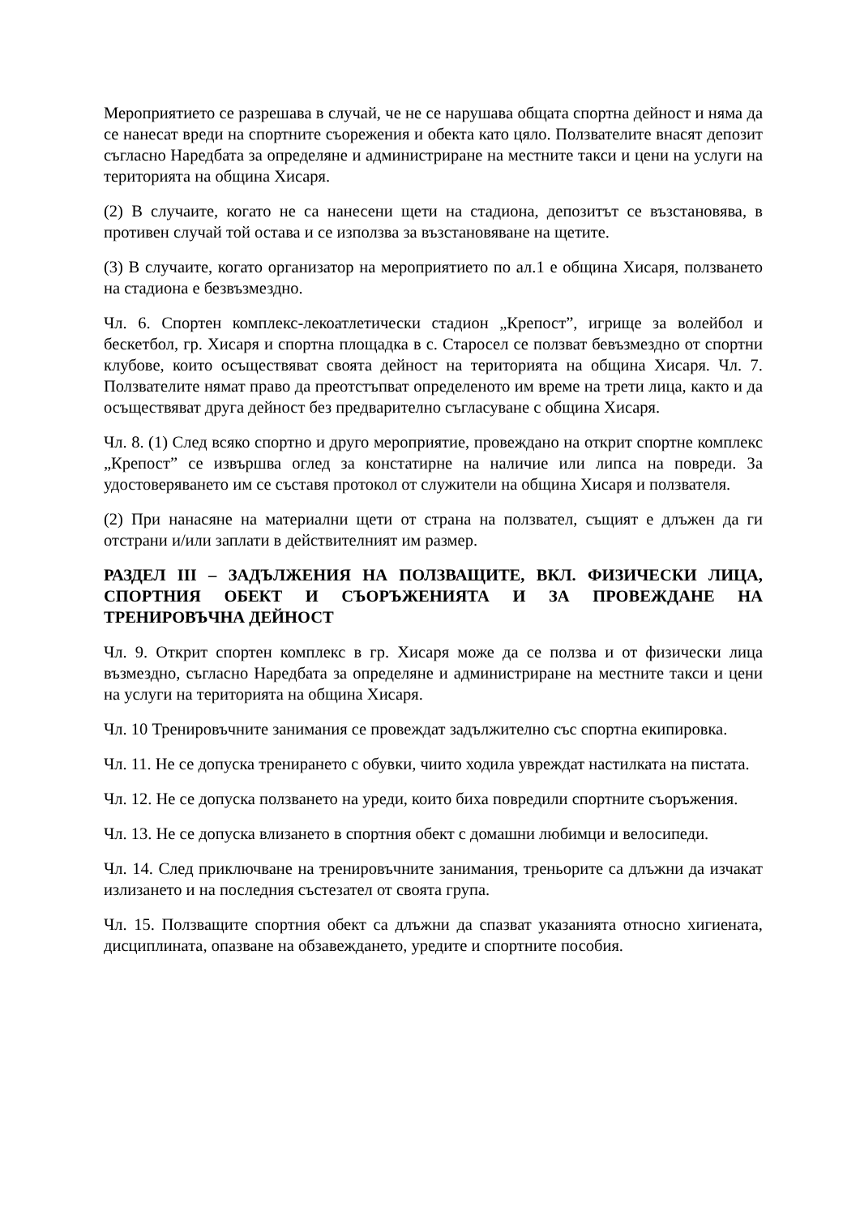Мероприятието се разрешава в случай, че не се нарушава общата спортна дейност и няма да се нанесат вреди на спортните съорежения и обекта като цяло. Ползвателите внасят депозит съгласно Наредбата за определяне и администриране на местните такси и цени на услуги на територията на община Хисаря.
(2) В случаите, когато не са нанесени щети на стадиона, депозитът се възстановява, в противен случай той остава и се използва за възстановяване на щетите.
(3) В случаите, когато организатор на мероприятието по ал.1 е община Хисаря, ползването на стадиона е безвъзмездно.
Чл. 6. Спортен комплекс-лекоатлетически стадион „Крепост”, игрище за волейбол и бескетбол, гр. Хисаря и спортна площадка в с. Старосел се ползват бевъзмездно от спортни клубове, които осъществяват своята дейност на територията на община Хисаря. Чл. 7. Ползвателите нямат право да преотстъпват определеното им време на трети лица, както и да осъществяват друга дейност без предварително съгласуване с община Хисаря.
Чл. 8. (1) След всяко спортно и друго мероприятие, провеждано на открит спортне комплекс „Крепост” се извършва оглед за констатирне на наличие или липса на повреди. За удостоверяването им се съставя протокол от служители на община Хисаря и ползвателя.
(2) При нанасяне на материални щети от страна на ползвател, същият е длъжен да ги отстрани и/или заплати в действителният им размер.
РАЗДЕЛ III – ЗАДЪЛЖЕНИЯ НА ПОЛЗВАЩИТЕ, ВКЛ. ФИЗИЧЕСКИ ЛИЦА, СПОРТНИЯ ОБЕКТ И СЪОРЪЖЕНИЯТА И ЗА ПРОВЕЖДАНЕ НА ТРЕНИРОВЪЧНА ДЕЙНОСТ
Чл. 9. Открит спортен комплекс в гр. Хисаря може да се ползва и от физически лица възмездно, съгласно Наредбата за определяне и администриране на местните такси и цени на услуги на територията на община Хисаря.
Чл. 10 Тренировъчните занимания се провеждат задължително със спортна екипировка.
Чл. 11. Не се допуска тренирането с обувки, чиито ходила увреждат настилката на пистата.
Чл. 12. Не се допуска ползването на уреди, които биха повредили спортните съоръжения.
Чл. 13. Не се допуска влизането в спортния обект с домашни любимци и велосипеди.
Чл. 14. След приключване на тренировъчните занимания, треньорите са длъжни да изчакат излизането и на последния състезател от своята група.
Чл. 15. Ползващите спортния обект са длъжни да спазват указанията относно хигиената, дисциплината, опазване на обзавеждането, уредите и спортните пособия.